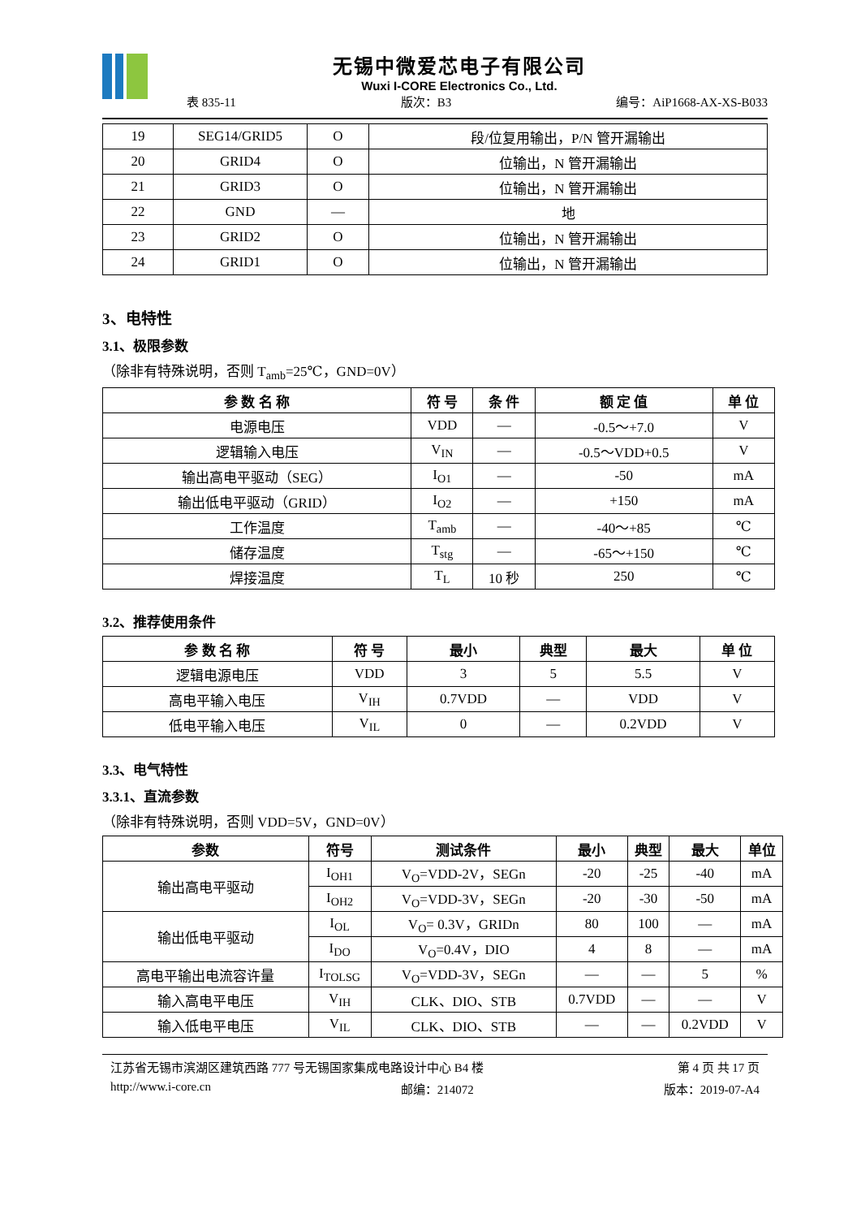无锡中微爱芯电子有限公司
Wuxi I-CORE Electronics Co., Ltd.
表 835-11 版次：B3 编号：AiP1668-AX-XS-B033
| 19 | SEG14/GRID5 | O | 段/位复用输出，P/N 管开漏输出 |
| 20 | GRID4 | O | 位输出，N 管开漏输出 |
| 21 | GRID3 | O | 位输出，N 管开漏输出 |
| 22 | GND | — | 地 |
| 23 | GRID2 | O | 位输出，N 管开漏输出 |
| 24 | GRID1 | O | 位输出，N 管开漏输出 |
3、电特性
3.1、极限参数
（除非有特殊说明，否则 T<sub>amb</sub>=25℃，GND=0V）
| 参 数 名 称 | 符 号 | 条 件 | 额 定 值 | 单 位 |
| --- | --- | --- | --- | --- |
| 电源电压 | VDD | — | -0.5～+7.0 | V |
| 逻辑输入电压 | V<sub>IN</sub> | — | -0.5～VDD+0.5 | V |
| 输出高电平驱动（SEG） | I<sub>O1</sub> | — | -50 | mA |
| 输出低电平驱动（GRID） | I<sub>O2</sub> | — | +150 | mA |
| 工作温度 | T<sub>amb</sub> | — | -40～+85 | ℃ |
| 储存温度 | T<sub>stg</sub> | — | -65～+150 | ℃ |
| 焊接温度 | T<sub>L</sub> | 10 秒 | 250 | ℃ |
3.2、推荐使用条件
| 参 数 名 称 | 符 号 | 最小 | 典型 | 最大 | 单 位 |
| --- | --- | --- | --- | --- | --- |
| 逻辑电源电压 | VDD | 3 | 5 | 5.5 | V |
| 高电平输入电压 | V<sub>IH</sub> | 0.7VDD | — | VDD | V |
| 低电平输入电压 | V<sub>IL</sub> | 0 | — | 0.2VDD | V |
3.3、电气特性
3.3.1、直流参数
（除非有特殊说明，否则 VDD=5V，GND=0V）
| 参数 | 符号 | 测试条件 | 最小 | 典型 | 最大 | 单位 |
| --- | --- | --- | --- | --- | --- | --- |
| 输出高电平驱动 | I<sub>OH1</sub> | V<sub>O</sub>=VDD-2V，SEGn | -20 | -25 | -40 | mA |
| | I<sub>OH2</sub> | V<sub>O</sub>=VDD-3V，SEGn | -20 | -30 | -50 | mA |
| 输出低电平驱动 | I<sub>OL</sub> | V<sub>O</sub>= 0.3V，GRIDn | 80 | 100 | — | mA |
| | I<sub>DO</sub> | V<sub>O</sub>=0.4V，DIO | 4 | 8 | — | mA |
| 高电平输出电流容许量 | I<sub>TOLSG</sub> | V<sub>O</sub>=VDD-3V，SEGn | — | — | 5 | % |
| 输入高电平电压 | V<sub>IH</sub> | CLK、DIO、STB | 0.7VDD | — | — | V |
| 输入低电平电压 | V<sub>IL</sub> | CLK、DIO、STB | — | — | 0.2VDD | V |
江苏省无锡市滨湖区建筑西路 777 号无锡国家集成电路设计中心 B4 楼 第 4 页 共 17 页
http://www.i-core.cn 邮编：214072 版本：2019-07-A4